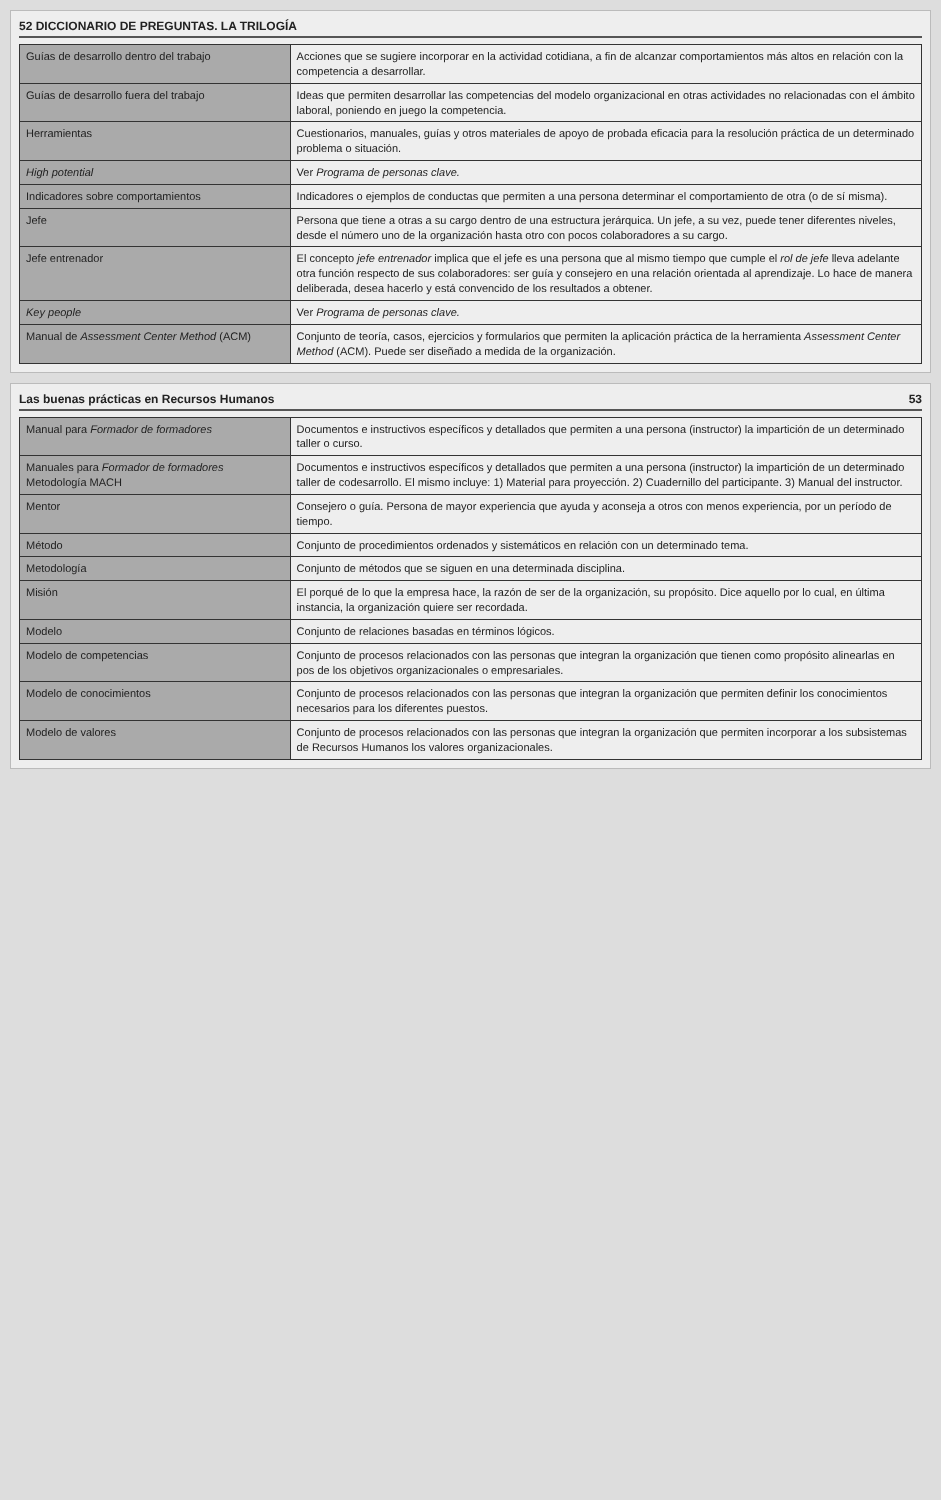52 DICCIONARIO DE PREGUNTAS. LA TRILOGÍA
| Guías de desarrollo dentro del trabajo | Acciones que se sugiere incorporar en la actividad cotidiana, a fin de alcanzar comportamientos más altos en relación con la competencia a desarrollar. |
| Guías de desarrollo fuera del trabajo | Ideas que permiten desarrollar las competencias del modelo organizacional en otras actividades no relacionadas con el ámbito laboral, poniendo en juego la competencia. |
| Herramientas | Cuestionarios, manuales, guías y otros materiales de apoyo de probada eficacia para la resolución práctica de un determinado problema o situación. |
| High potential | Ver Programa de personas clave. |
| Indicadores sobre comportamientos | Indicadores o ejemplos de conductas que permiten a una persona determinar el comportamiento de otra (o de sí misma). |
| Jefe | Persona que tiene a otras a su cargo dentro de una estructura jerárquica. Un jefe, a su vez, puede tener diferentes niveles, desde el número uno de la organización hasta otro con pocos colaboradores a su cargo. |
| Jefe entrenador | El concepto jefe entrenador implica que el jefe es una persona que al mismo tiempo que cumple el rol de jefe lleva adelante otra función respecto de sus colaboradores: ser guía y consejero en una relación orientada al aprendizaje. Lo hace de manera deliberada, desea hacerlo y está convencido de los resultados a obtener. |
| Key people | Ver Programa de personas clave. |
| Manual de Assessment Center Method (ACM) | Conjunto de teoría, casos, ejercicios y formularios que permiten la aplicación práctica de la herramienta Assessment Center Method (ACM). Puede ser diseñado a medida de la organización. |
Las buenas prácticas en Recursos Humanos 53
| Manual para Formador de formadores | Documentos e instructivos específicos y detallados que permiten a una persona (instructor) la impartición de un determinado taller o curso. |
| Manuales para Formador de formadores Metodología MACH | Documentos e instructivos específicos y detallados que permiten a una persona (instructor) la impartición de un determinado taller de codesarrollo. El mismo incluye: 1) Material para proyección. 2) Cuadernillo del participante. 3) Manual del instructor. |
| Mentor | Consejero o guía. Persona de mayor experiencia que ayuda y aconseja a otros con menos experiencia, por un período de tiempo. |
| Método | Conjunto de procedimientos ordenados y sistemáticos en relación con un determinado tema. |
| Metodología | Conjunto de métodos que se siguen en una determinada disciplina. |
| Misión | El porqué de lo que la empresa hace, la razón de ser de la organización, su propósito. Dice aquello por lo cual, en última instancia, la organización quiere ser recordada. |
| Modelo | Conjunto de relaciones basadas en términos lógicos. |
| Modelo de competencias | Conjunto de procesos relacionados con las personas que integran la organización que tienen como propósito alinearlas en pos de los objetivos organizacionales o empresariales. |
| Modelo de conocimientos | Conjunto de procesos relacionados con las personas que integran la organización que permiten definir los conocimientos necesarios para los diferentes puestos. |
| Modelo de valores | Conjunto de procesos relacionados con las personas que integran la organización que permiten incorporar a los subsistemas de Recursos Humanos los valores organizacionales. |